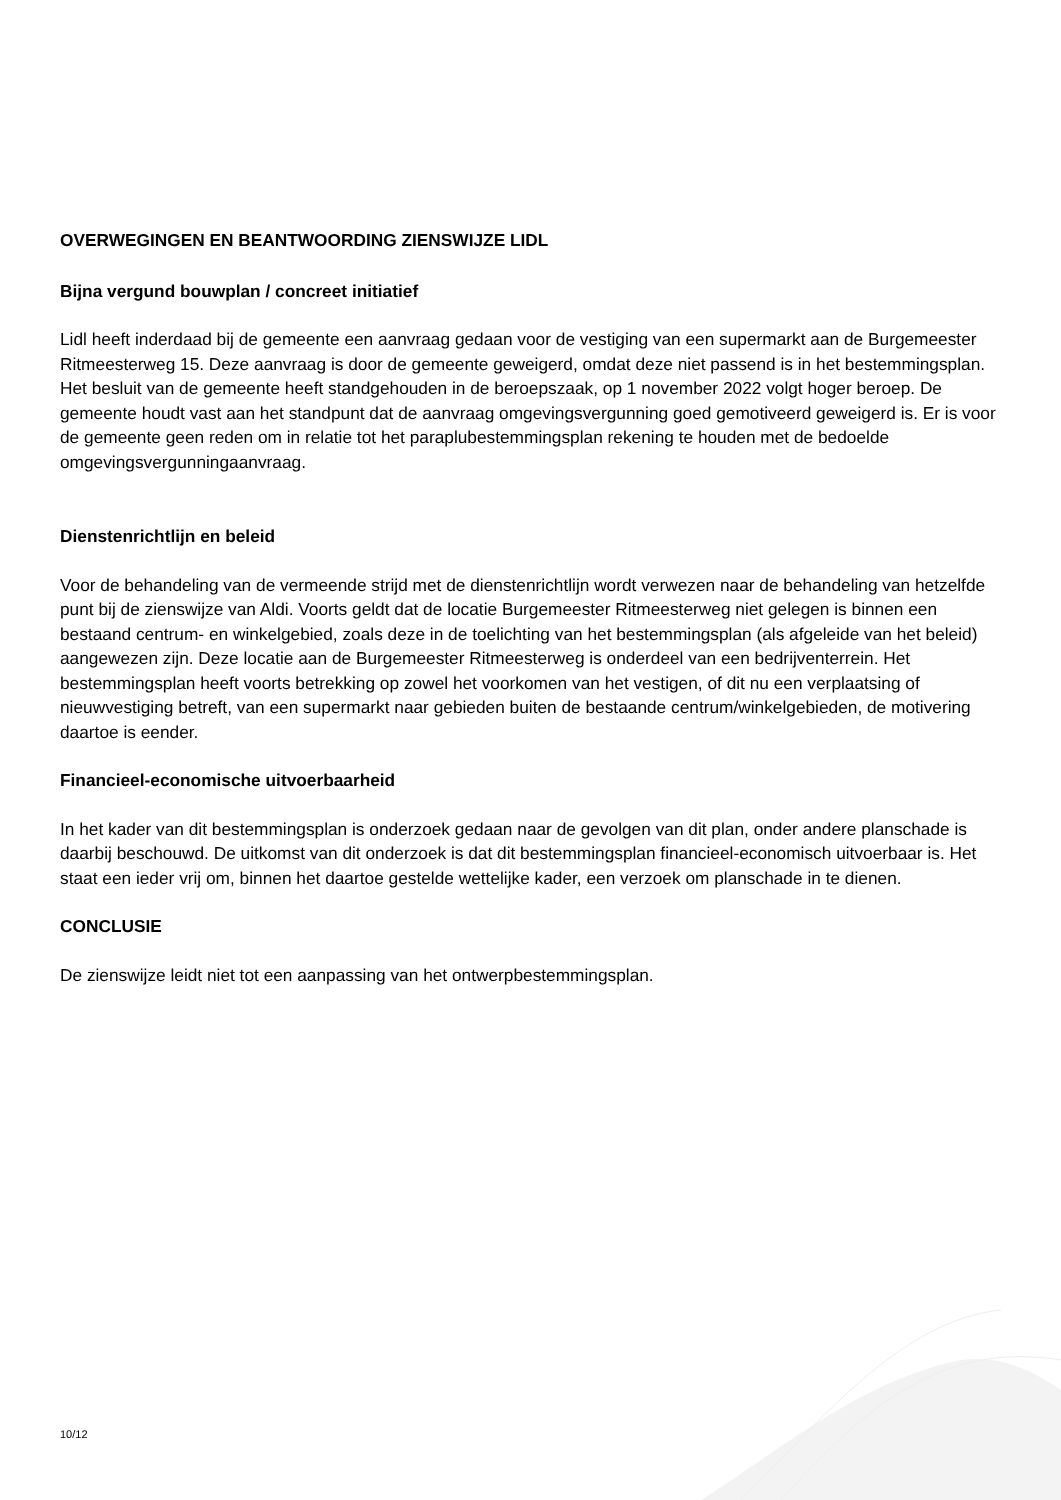OVERWEGINGEN EN BEANTWOORDING ZIENSWIJZE LIDL
Bijna vergund bouwplan / concreet initiatief
Lidl heeft inderdaad bij de gemeente een aanvraag gedaan voor de vestiging van een supermarkt aan de Burgemeester Ritmeesterweg 15. Deze aanvraag is door de gemeente geweigerd, omdat deze niet passend is in het bestemmingsplan. Het besluit van de gemeente heeft standgehouden in de beroepszaak, op 1 november 2022 volgt hoger beroep. De gemeente houdt vast aan het standpunt dat de aanvraag omgevingsvergunning goed gemotiveerd geweigerd is. Er is voor de gemeente geen reden om in relatie tot het paraplubestemmingsplan rekening te houden met de bedoelde omgevingsvergunningaanvraag.
Dienstenrichtlijn en beleid
Voor de behandeling van de vermeende strijd met de dienstenrichtlijn wordt verwezen naar de behandeling van hetzelfde punt bij de zienswijze van Aldi. Voorts geldt dat de locatie Burgemeester Ritmeesterweg niet gelegen is binnen een bestaand centrum- en winkelgebied, zoals deze in de toelichting van het bestemmingsplan (als afgeleide van het beleid) aangewezen zijn. Deze locatie aan de Burgemeester Ritmeesterweg is onderdeel van een bedrijventerrein. Het bestemmingsplan heeft voorts betrekking op zowel het voorkomen van het vestigen, of dit nu een verplaatsing of nieuwvestiging betreft, van een supermarkt naar gebieden buiten de bestaande centrum/winkelgebieden, de motivering daartoe is eender.
Financieel-economische uitvoerbaarheid
In het kader van dit bestemmingsplan is onderzoek gedaan naar de gevolgen van dit plan, onder andere planschade is daarbij beschouwd. De uitkomst van dit onderzoek is dat dit bestemmingsplan financieel-economisch uitvoerbaar is. Het staat een ieder vrij om, binnen het daartoe gestelde wettelijke kader, een verzoek om planschade in te dienen.
CONCLUSIE
De zienswijze leidt niet tot een aanpassing van het ontwerpbestemmingsplan.
10/12